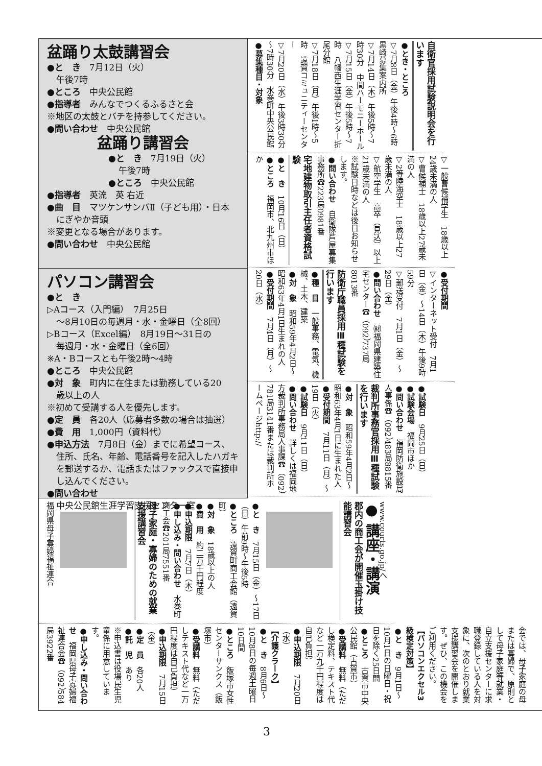盆踊り太鼓講習会
●と　き　7月12日（火）
午後7時
●ところ　中央公民館
●指導者　みんなでつくるふるさと会
※地区の太鼓とバチを持参してください。
●問い合わせ　中央公民館
盆踊り講習会
●と　き　7月19日（火）
午後7時
●ところ　中央公民館
●指導者　英流　英 右近
●曲　目　マツケンサンバⅡ（子ども用）・日本
にぎやか音頭
※変更となる場合があります。
●問い合わせ　中央公民館
パソコン講習会
●と　き
▷Aコース（入門編）　7月25日
～8月10日の毎週月・水・金曜日（全8回）
▷Bコース（Excel編）　8月19日～31日の
毎週月・水・金曜日（全6回）
※A・Bコースとも午後2時～4時
●ところ　中央公民館
●対　象　町内に在住または勤務している20
歳以上の人
※初めて受講する人を優先します。
●定　員　各20人（応募者多数の場合は抽選）
●費　用　1,000円（資料代）
●申込方法　7月8日（金）までに希望コース、
住所、氏名、年齢、電話番号を記入したハガキを郵送するか、電話またはファックスで直接申し込んでください。
●問い合わせ
中央公民館生涯学習支援センター室
自衛官採用試験説明会を行います
●とき・ところ
▽7月8日（金）午後4時～6時　黒崎募集案内所
▽7月14日（木）午後5時～7時30分　中間ハーモニーホール
▽7月15日（金）午後5時～7時　八幡西生涯学習センター折尾分館
▽7月18日（月）午後1時～5時　遠賀コミュニティーセンター
▽7月20日（水）午後3時30分～7時30分　水巻町中央公民館
●募集種目・対象
▽一般曹候補学生　18歳以上24歳未満の人
▽曹候補士　18歳以上27歳未満の人
▽2等陸海空士　18歳以上27歳未満の人
▽航空学生　高卒（見込）以上21歳未満の人
※試験日時などは後日お知らせします。
●問い合わせ　自衛隊芦屋募集事務所☎223局0981番
宅地建物取引主任者資格試験
●と　き　10月16日（日）
●ところ　福岡市、北九州市ほか
●受付期間
▽インターネット受付　7月1日（金）～14日（木）午後9時59分
▽郵送受付　7月1日（金）～29日（金）
●問い合わせ　㈶福岡県建築住宅センター☎（092）737局8013番
防衛庁職員採用Ⅲ種試験を行います
●種　目　一般事務、電気、機械、土木、建築
●対　象　昭和59年4月2日～昭和63年4月1日生まれの人
●受付期間　7月4日（月）～20日（水）
●試験日　9月25日（日）
●試験会場　福岡市ほか
●問い合わせ　福岡防衛施設局人事係☎（092）483局8815番
裁判所事務官採用Ⅲ種試験を行います
●対　象　昭和59年4月2日～昭和63年4月1日に生まれた人
●受付期間　7月11日（月）～19日（火）
●試験日　9月11日（日）
●問い合わせ　詳しくは福岡地方裁判所事務局人事課☎（092）781局3141番または裁判所ホームページhttp://
www.courts.go.jp/へ
● 講座・講演
郡内の商工会が開催玉掛け技能講習会
●と　き　7月15日（金）～17日（日）午前9時～午後5時
●ところ　遠賀町商工会館（遠賀町）
●対　象　18歳以上の人
●費　用　約二万千円程度
●申込期限　7月7日（木）
●申し込み・問い合わせ　水巻町商工会☎201局7551番
母子家庭・寡婦のための就業支援講習会
福岡県母子寡婦福祉連合
会では、母子家庭の母または寡婦で、原則として母子家庭等就業・自立支援センターに求職登録している人を対象に、次のとおり就業支援講習会を開催します。ぜひ、この機会をご利用ください。
【パソコンエクセル3級検定対策】
●と　き　9月1日～10月1日の日曜日・祝日を除く25日間
●ところ　古賀市中央公民館（古賀市）
●受講料　無料（ただし検定料、テキスト代など一万九千円程度は自己負担）
●申込期限　7月20日（水）
【介護クラーク】
●と　き　8月6日～10月8日の毎週土曜日10日間
●ところ　飯塚市女性センターサンクス（飯塚市）
●受講料　無料（ただしテキスト代など一万円程度は自己負担）
●申込期限　7月15日（金）
●定　員　各20人
●託　児　あり
※申込書は役場民生児童係に用意しています。
●申し込み・問い合わせ　福岡県母子寡婦福祉連合会☎（092）584局3922番
3